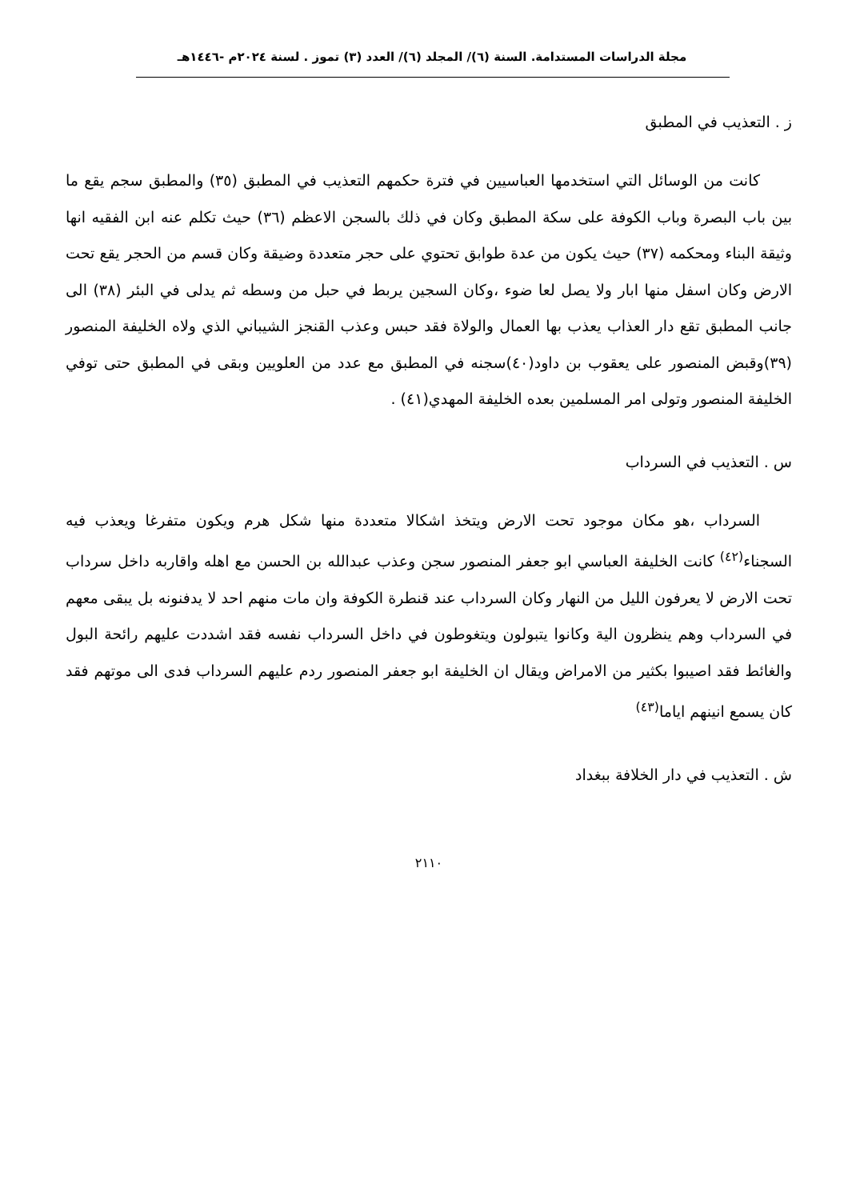مجلة الدراسات المستدامة. السنة (٦)/ المجلد (٦)/ العدد (٣) تموز . لسنة ٢٠٢٤م -١٤٤٦هـ
ز . التعذيب في المطبق
كانت من الوسائل التي استخدمها العباسيين في فترة حكمهم التعذيب في المطبق (٣٥) والمطبق سجم يقع ما بين باب البصرة وباب الكوفة على سكة المطبق وكان في ذلك بالسجن الاعظم (٣٦) حيث تكلم عنه ابن الفقيه انها وثيقة البناء ومحكمه (٣٧) حيث يكون من عدة طوابق تحتوي على حجر متعددة وضيقة وكان قسم من الحجر يقع تحت الارض وكان اسفل منها ابار ولا يصل لعا ضوء ،وكان السجين يربط في حبل من وسطه ثم يدلى في البئر (٣٨) الى جانب المطبق تقع دار العذاب يعذب بها العمال والولاة فقد حبس وعذب القنجز الشيباني الذي ولاه الخليفة المنصور (٣٩)وقبض المنصور على يعقوب بن داود(٤٠)سجنه في المطبق مع عدد من العلويين وبقى في المطبق حتى توفي الخليفة المنصور وتولى امر المسلمين بعده الخليفة المهدي(٤١) .
س . التعذيب في السرداب
السرداب ،هو مكان موجود تحت الارض ويتخذ اشكالا متعددة منها شكل هرم ويكون متفرغا ويعذب فيه السجناء<sup>(٤٢)</sup> كانت الخليفة العباسي ابو جعفر المنصور سجن وعذب عبدالله بن الحسن مع اهله واقاربه داخل سرداب تحت الارض لا يعرفون الليل من النهار وكان السرداب عند قنطرة الكوفة وان مات منهم احد لا يدفنونه بل يبقى معهم في السرداب وهم ينظرون الية وكانوا يتبولون ويتغوطون في داخل السرداب نفسه فقد اشددت عليهم رائحة البول والغائط فقد اصيبوا بكثير من الامراض ويقال ان الخليفة ابو جعفر المنصور ردم عليهم السرداب فدى الى موتهم فقد كان يسمع انينهم اياما<sup>(٤٣)</sup>
ش . التعذيب في دار الخلافة ببغداد
٢١١٠